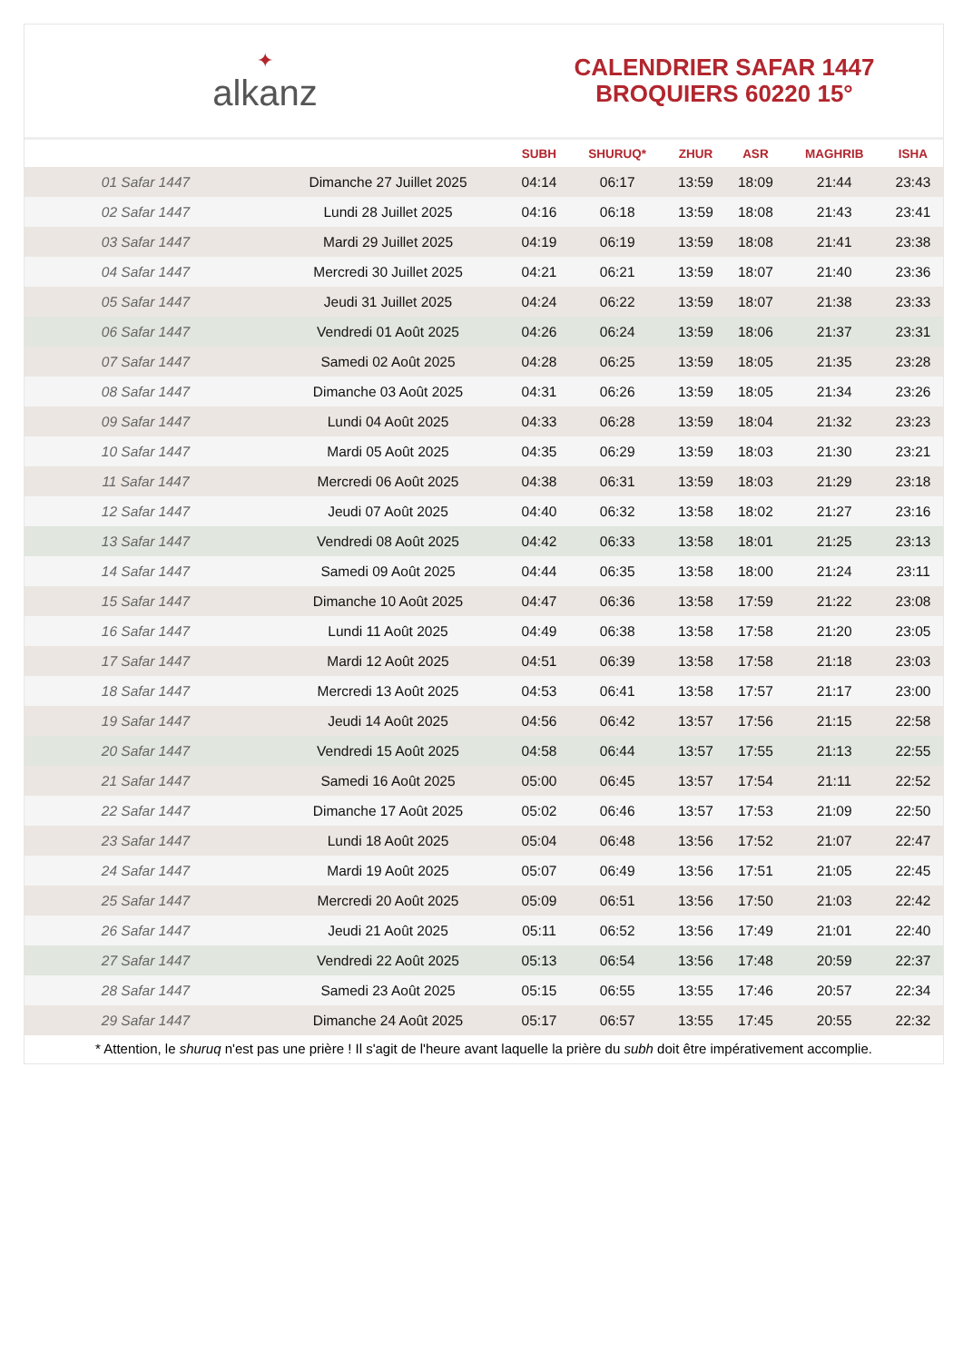✦
alkanz
CALENDRIER SAFAR 1447
BROQUIERS 60220 15°
| | | SUBH | SHURUQ* | ZHUR | ASR | MAGHRIB | ISHA |
| --- | --- | --- | --- | --- | --- | --- | --- |
| 01 Safar 1447 | Dimanche 27 Juillet 2025 | 04:14 | 06:17 | 13:59 | 18:09 | 21:44 | 23:43 |
| 02 Safar 1447 | Lundi 28 Juillet 2025 | 04:16 | 06:18 | 13:59 | 18:08 | 21:43 | 23:41 |
| 03 Safar 1447 | Mardi 29 Juillet 2025 | 04:19 | 06:19 | 13:59 | 18:08 | 21:41 | 23:38 |
| 04 Safar 1447 | Mercredi 30 Juillet 2025 | 04:21 | 06:21 | 13:59 | 18:07 | 21:40 | 23:36 |
| 05 Safar 1447 | Jeudi 31 Juillet 2025 | 04:24 | 06:22 | 13:59 | 18:07 | 21:38 | 23:33 |
| 06 Safar 1447 | Vendredi 01 Août 2025 | 04:26 | 06:24 | 13:59 | 18:06 | 21:37 | 23:31 |
| 07 Safar 1447 | Samedi 02 Août 2025 | 04:28 | 06:25 | 13:59 | 18:05 | 21:35 | 23:28 |
| 08 Safar 1447 | Dimanche 03 Août 2025 | 04:31 | 06:26 | 13:59 | 18:05 | 21:34 | 23:26 |
| 09 Safar 1447 | Lundi 04 Août 2025 | 04:33 | 06:28 | 13:59 | 18:04 | 21:32 | 23:23 |
| 10 Safar 1447 | Mardi 05 Août 2025 | 04:35 | 06:29 | 13:59 | 18:03 | 21:30 | 23:21 |
| 11 Safar 1447 | Mercredi 06 Août 2025 | 04:38 | 06:31 | 13:59 | 18:03 | 21:29 | 23:18 |
| 12 Safar 1447 | Jeudi 07 Août 2025 | 04:40 | 06:32 | 13:58 | 18:02 | 21:27 | 23:16 |
| 13 Safar 1447 | Vendredi 08 Août 2025 | 04:42 | 06:33 | 13:58 | 18:01 | 21:25 | 23:13 |
| 14 Safar 1447 | Samedi 09 Août 2025 | 04:44 | 06:35 | 13:58 | 18:00 | 21:24 | 23:11 |
| 15 Safar 1447 | Dimanche 10 Août 2025 | 04:47 | 06:36 | 13:58 | 17:59 | 21:22 | 23:08 |
| 16 Safar 1447 | Lundi 11 Août 2025 | 04:49 | 06:38 | 13:58 | 17:58 | 21:20 | 23:05 |
| 17 Safar 1447 | Mardi 12 Août 2025 | 04:51 | 06:39 | 13:58 | 17:58 | 21:18 | 23:03 |
| 18 Safar 1447 | Mercredi 13 Août 2025 | 04:53 | 06:41 | 13:58 | 17:57 | 21:17 | 23:00 |
| 19 Safar 1447 | Jeudi 14 Août 2025 | 04:56 | 06:42 | 13:57 | 17:56 | 21:15 | 22:58 |
| 20 Safar 1447 | Vendredi 15 Août 2025 | 04:58 | 06:44 | 13:57 | 17:55 | 21:13 | 22:55 |
| 21 Safar 1447 | Samedi 16 Août 2025 | 05:00 | 06:45 | 13:57 | 17:54 | 21:11 | 22:52 |
| 22 Safar 1447 | Dimanche 17 Août 2025 | 05:02 | 06:46 | 13:57 | 17:53 | 21:09 | 22:50 |
| 23 Safar 1447 | Lundi 18 Août 2025 | 05:04 | 06:48 | 13:56 | 17:52 | 21:07 | 22:47 |
| 24 Safar 1447 | Mardi 19 Août 2025 | 05:07 | 06:49 | 13:56 | 17:51 | 21:05 | 22:45 |
| 25 Safar 1447 | Mercredi 20 Août 2025 | 05:09 | 06:51 | 13:56 | 17:50 | 21:03 | 22:42 |
| 26 Safar 1447 | Jeudi 21 Août 2025 | 05:11 | 06:52 | 13:56 | 17:49 | 21:01 | 22:40 |
| 27 Safar 1447 | Vendredi 22 Août 2025 | 05:13 | 06:54 | 13:56 | 17:48 | 20:59 | 22:37 |
| 28 Safar 1447 | Samedi 23 Août 2025 | 05:15 | 06:55 | 13:55 | 17:46 | 20:57 | 22:34 |
| 29 Safar 1447 | Dimanche 24 Août 2025 | 05:17 | 06:57 | 13:55 | 17:45 | 20:55 | 22:32 |
* Attention, le shuruq n'est pas une prière ! Il s'agit de l'heure avant laquelle la prière du subh doit être impérativement accomplie.